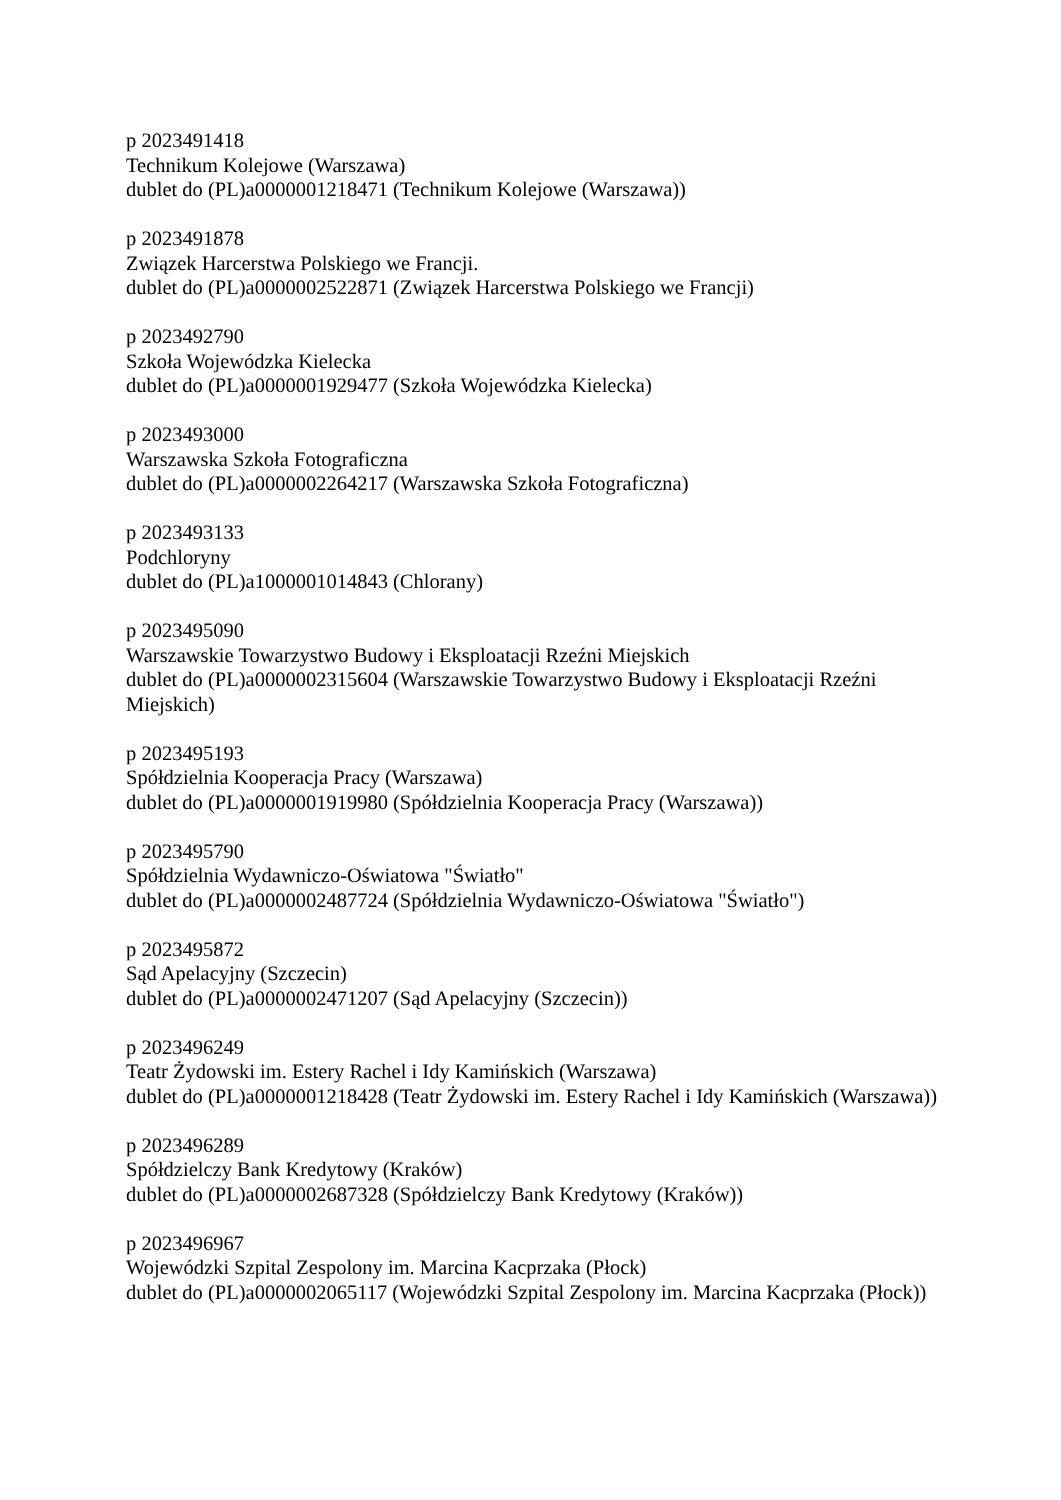p 2023491418
Technikum Kolejowe (Warszawa)
dublet do (PL)a0000001218471 (Technikum Kolejowe (Warszawa))
p 2023491878
Związek Harcerstwa Polskiego we Francji.
dublet do (PL)a0000002522871 (Związek Harcerstwa Polskiego we Francji)
p 2023492790
Szkoła Wojewódzka Kielecka
dublet do (PL)a0000001929477 (Szkoła Wojewódzka Kielecka)
p 2023493000
Warszawska Szkoła Fotograficzna
dublet do (PL)a0000002264217 (Warszawska Szkoła Fotograficzna)
p 2023493133
Podchloryny
dublet do (PL)a1000001014843 (Chlorany)
p 2023495090
Warszawskie Towarzystwo Budowy i Eksploatacji Rzeźni Miejskich
dublet do (PL)a0000002315604 (Warszawskie Towarzystwo Budowy i Eksploatacji Rzeźni Miejskich)
p 2023495193
Spółdzielnia Kooperacja Pracy (Warszawa)
dublet do (PL)a0000001919980 (Spółdzielnia Kooperacja Pracy (Warszawa))
p 2023495790
Spółdzielnia Wydawniczo-Oświatowa "Światło"
dublet do (PL)a0000002487724 (Spółdzielnia Wydawniczo-Oświatowa "Światło")
p 2023495872
Sąd Apelacyjny (Szczecin)
dublet do (PL)a0000002471207 (Sąd Apelacyjny (Szczecin))
p 2023496249
Teatr Żydowski im. Estery Rachel i Idy Kamińskich (Warszawa)
dublet do (PL)a0000001218428 (Teatr Żydowski im. Estery Rachel i Idy Kamińskich (Warszawa))
p 2023496289
Spółdzielczy Bank Kredytowy (Kraków)
dublet do (PL)a0000002687328 (Spółdzielczy Bank Kredytowy (Kraków))
p 2023496967
Wojewódzki Szpital Zespolony im. Marcina Kacprzaka (Płock)
dublet do (PL)a0000002065117 (Wojewódzki Szpital Zespolony im. Marcina Kacprzaka (Płock))